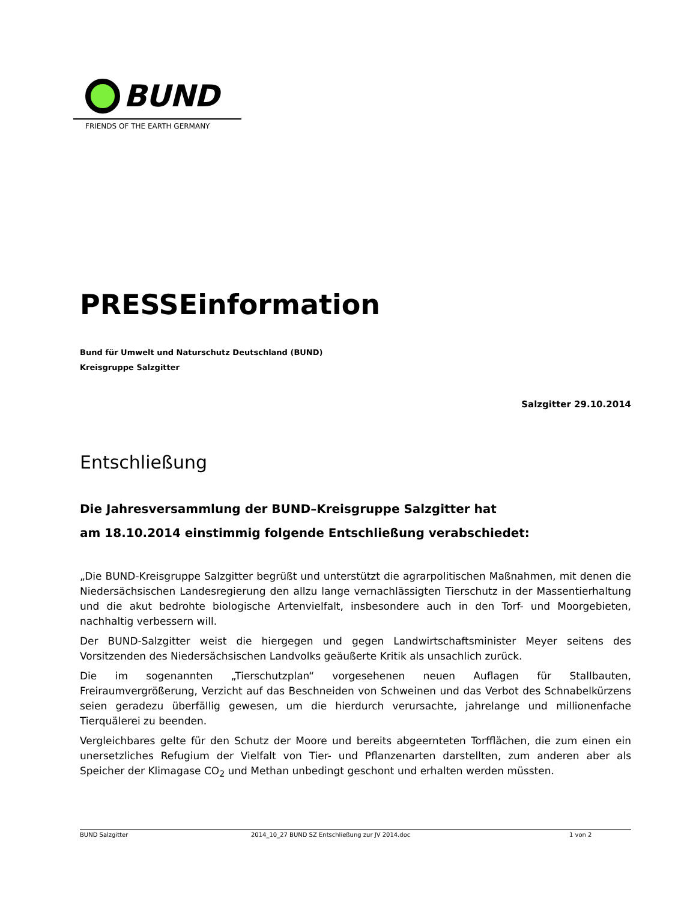BUND
FRIENDS OF THE EARTH GERMANY
PRESSEinformation
Bund für Umwelt und Naturschutz Deutschland (BUND)
Kreisgruppe Salzgitter
Salzgitter 29.10.2014
Entschließung
Die Jahresversammlung der BUND–Kreisgruppe Salzgitter hat
am 18.10.2014 einstimmig folgende Entschließung verabschiedet:
„Die BUND-Kreisgruppe Salzgitter begrüßt und unterstützt die agrarpolitischen Maßnahmen, mit denen die Niedersächsischen Landesregierung den allzu lange vernachlässigten Tierschutz in der Massentierhaltung und die akut bedrohte biologische Artenvielfalt, insbesondere auch in den Torf- und Moorgebieten, nachhaltig verbessern will.
Der BUND-Salzgitter weist die hiergegen und gegen Landwirtschaftsminister Meyer seitens des Vorsitzenden des Niedersächsischen Landvolks geäußerte Kritik als unsachlich zurück.
Die im sogenannten „Tierschutzplan“ vorgesehenen neuen Auflagen für Stallbauten, Freiraumvergrößerung, Verzicht auf das Beschneiden von Schweinen und das Verbot des Schnabelkürzens seien geradezu überfällig gewesen, um die hierdurch verursachte, jahrelange und millionenfache Tierquälerei zu beenden.
Vergleichbares gelte für den Schutz der Moore und bereits abgeernteten Torfflächen, die zum einen ein unersetzliches Refugium der Vielfalt von Tier- und Pflanzenarten darstellten, zum anderen aber als Speicher der Klimagase CO<sub>2</sub> und Methan unbedingt geschont und erhalten werden müssten.
BUND Salzgitter 2014_10_27 BUND SZ Entschließung zur JV 2014.doc 1 von 2